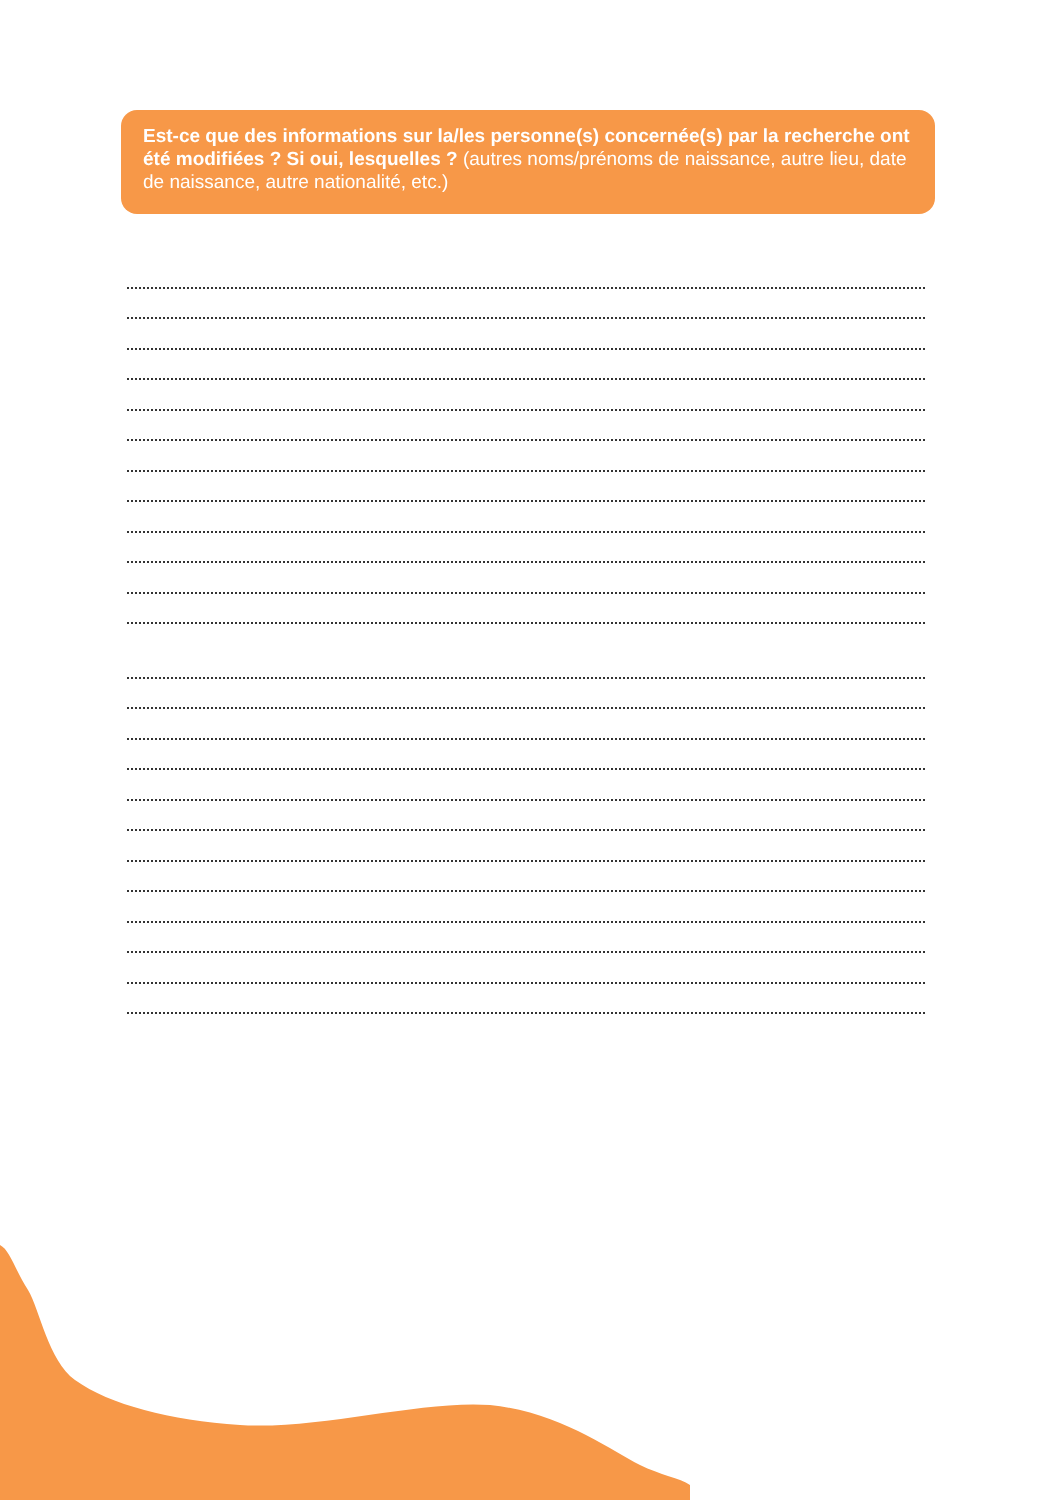Est-ce que des informations sur la/les personne(s) concernée(s) par la recherche ont été modifiées ? Si oui, lesquelles ? (autres noms/prénoms de naissance, autre lieu, date de naissance, autre nationalité, etc.)